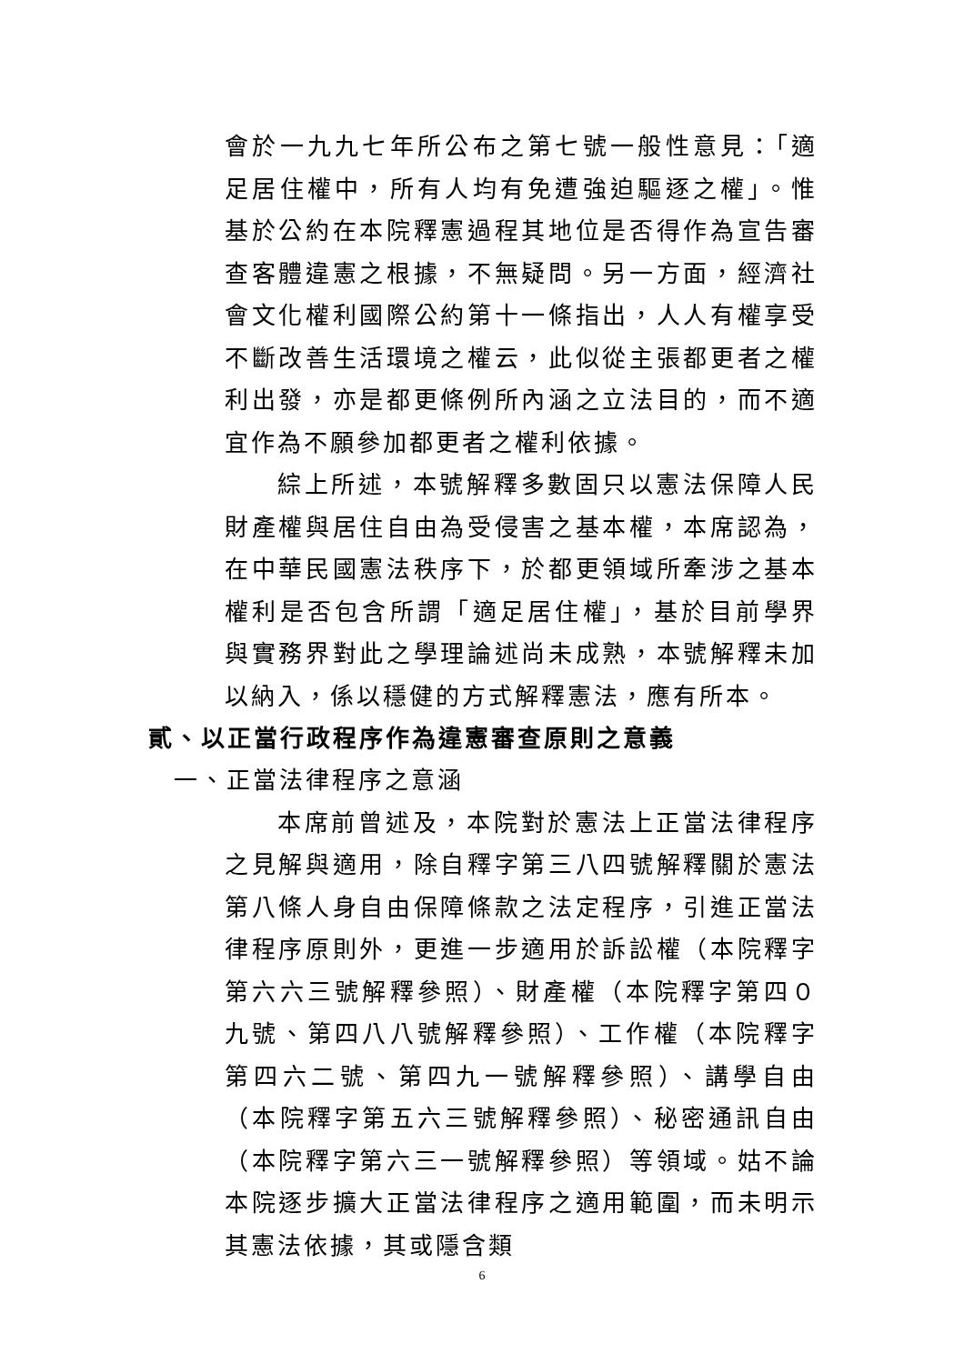會於一九九七年所公布之第七號一般性意見：「適足居住權中，所有人均有免遭強迫驅逐之權」。惟基於公約在本院釋憲過程其地位是否得作為宣告審查客體違憲之根據，不無疑問。另一方面，經濟社會文化權利國際公約第十一條指出，人人有權享受不斷改善生活環境之權云，此似從主張都更者之權利出發，亦是都更條例所內涵之立法目的，而不適宜作為不願參加都更者之權利依據。
綜上所述，本號解釋多數固只以憲法保障人民財產權與居住自由為受侵害之基本權，本席認為，在中華民國憲法秩序下，於都更領域所牽涉之基本權利是否包含所謂「適足居住權」，基於目前學界與實務界對此之學理論述尚未成熟，本號解釋未加以納入，係以穩健的方式解釋憲法，應有所本。
貳、以正當行政程序作為違憲審查原則之意義
一、正當法律程序之意涵
本席前曾述及，本院對於憲法上正當法律程序之見解與適用，除自釋字第三八四號解釋關於憲法第八條人身自由保障條款之法定程序，引進正當法律程序原則外，更進一步適用於訴訟權（本院釋字第六六三號解釋參照）、財產權（本院釋字第四０九號、第四八八號解釋參照）、工作權（本院釋字第四六二號、第四九一號解釋參照）、講學自由（本院釋字第五六三號解釋參照）、秘密通訊自由（本院釋字第六三一號解釋參照）等領域。姑不論本院逐步擴大正當法律程序之適用範圍，而未明示其憲法依據，其或隱含類
6